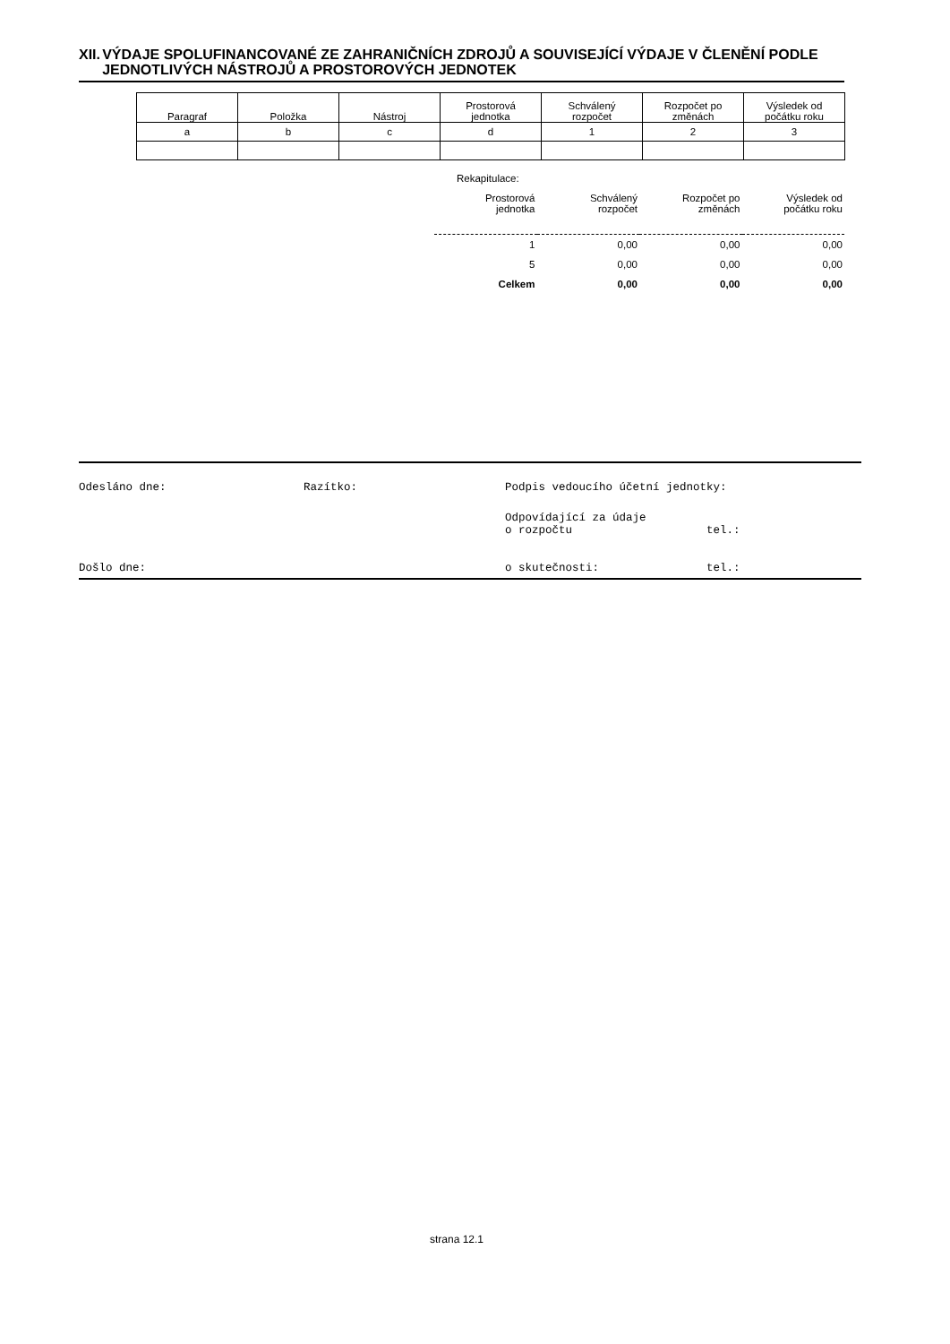XII. VÝDAJE SPOLUFINANCOVANÉ ZE ZAHRANIČNÍCH ZDROJŮ A SOUVISEJÍCÍ VÝDAJE V ČLENĚNÍ PODLE JEDNOTLIVÝCH NÁSTROJŮ A PROSTOROVÝCH JEDNOTEK
| Paragraf | Položka | Nástroj | Prostorová jednotka | Schválený rozpočet | Rozpočet po změnách | Výsledek od počátku roku |
| --- | --- | --- | --- | --- | --- | --- |
| a | b | c | d | 1 | 2 | 3 |
Rekapitulace:
| Prostorová jednotka | Schválený rozpočet | Rozpočet po změnách | Výsledek od počátku roku |
| 1 | 0,00 | 0,00 | 0,00 |
| 5 | 0,00 | 0,00 | 0,00 |
| Celkem | 0,00 | 0,00 | 0,00 |
Odesláno dne: Razítko: Podpis vedoucího účetní jednotky:
Odpovídající za údaje
o rozpočtu
tel.:
Došlo dne: o skutečnosti: tel.:
strana 12.1